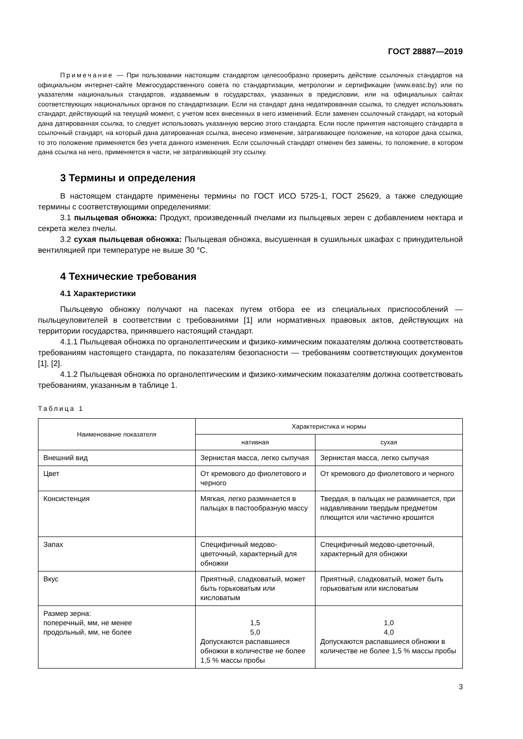ГОСТ 28887—2019
Примечание — При пользовании настоящим стандартом целесообразно проверить действие ссылочных стандартов на официальном интернет-сайте Межгосударственного совета по стандартизации, метрологии и сертификации (www.easc.by) или по указателям национальных стандартов, издаваемым в государствах, указанных в предисловии, или на официальных сайтах соответствующих национальных органов по стандартизации. Если на стандарт дана недатированная ссылка, то следует использовать стандарт, действующий на текущий момент, с учетом всех внесенных в него изменений. Если заменен ссылочный стандарт, на который дана датированная ссылка, то следует использовать указанную версию этого стандарта. Если после принятия настоящего стандарта в ссылочный стандарт, на который дана датированная ссылка, внесено изменение, затрагивающее положение, на которое дана ссылка, то это положение применяется без учета данного изменения. Если ссылочный стандарт отменен без замены, то положение, в котором дана ссылка на него, применяется в части, не затрагивающей эту ссылку.
3 Термины и определения
В настоящем стандарте применены термины по ГОСТ ИСО 5725-1, ГОСТ 25629, а также следующие термины с соответствующими определениями:
3.1 пыльцевая обножка: Продукт, произведенный пчелами из пыльцевых зерен с добавлением нектара и секрета желез пчелы.
3.2 сухая пыльцевая обножка: Пыльцевая обножка, высушенная в сушильных шкафах с принудительной вентиляцией при температуре не выше 30 °С.
4 Технические требования
4.1 Характеристики
Пыльцевую обножку получают на пасеках путем отбора ее из специальных приспособлений — пыльцеуловителей в соответствии с требованиями [1] или нормативных правовых актов, действующих на территории государства, принявшего настоящий стандарт.
4.1.1 Пыльцевая обножка по органолептическим и физико-химическим показателям должна соответствовать требованиям настоящего стандарта, по показателям безопасности — требованиям соответствующих документов [1], [2].
4.1.2 Пыльцевая обножка по органолептическим и физико-химическим показателям должна соответствовать требованиям, указанным в таблице 1.
Таблица 1
| Наименование показателя | Характеристика и нормы | |
| --- | --- | --- |
| | нативная | сухая |
| Внешний вид | Зернистая масса, легко сыпучая | Зернистая масса, легко сыпучая |
| Цвет | От кремового до фиолетового и черного | От кремового до фиолетового и черного |
| Консистенция | Мягкая, легко разминается в пальцах в пастообразную массу | Твердая, в пальцах не разминается, при надавливании твердым предметом плющится или частично крошится |
| Запах | Специфичный медово-цветочный, характерный для обножки | Специфичный медово-цветочный, характерный для обножки |
| Вкус | Приятный, сладковатый, может быть горьковатым или кисловатым | Приятный, сладковатый, может быть горьковатым или кисловатым |
| Размер зерна: поперечный, мм, не менее продольный, мм, не более | 1,5 5,0 Допускаются распавшиеся обножки в количестве не более 1,5 % массы пробы | 1,0 4,0 Допускаются распавшиеся обножки в количестве не более 1,5 % массы пробы |
3